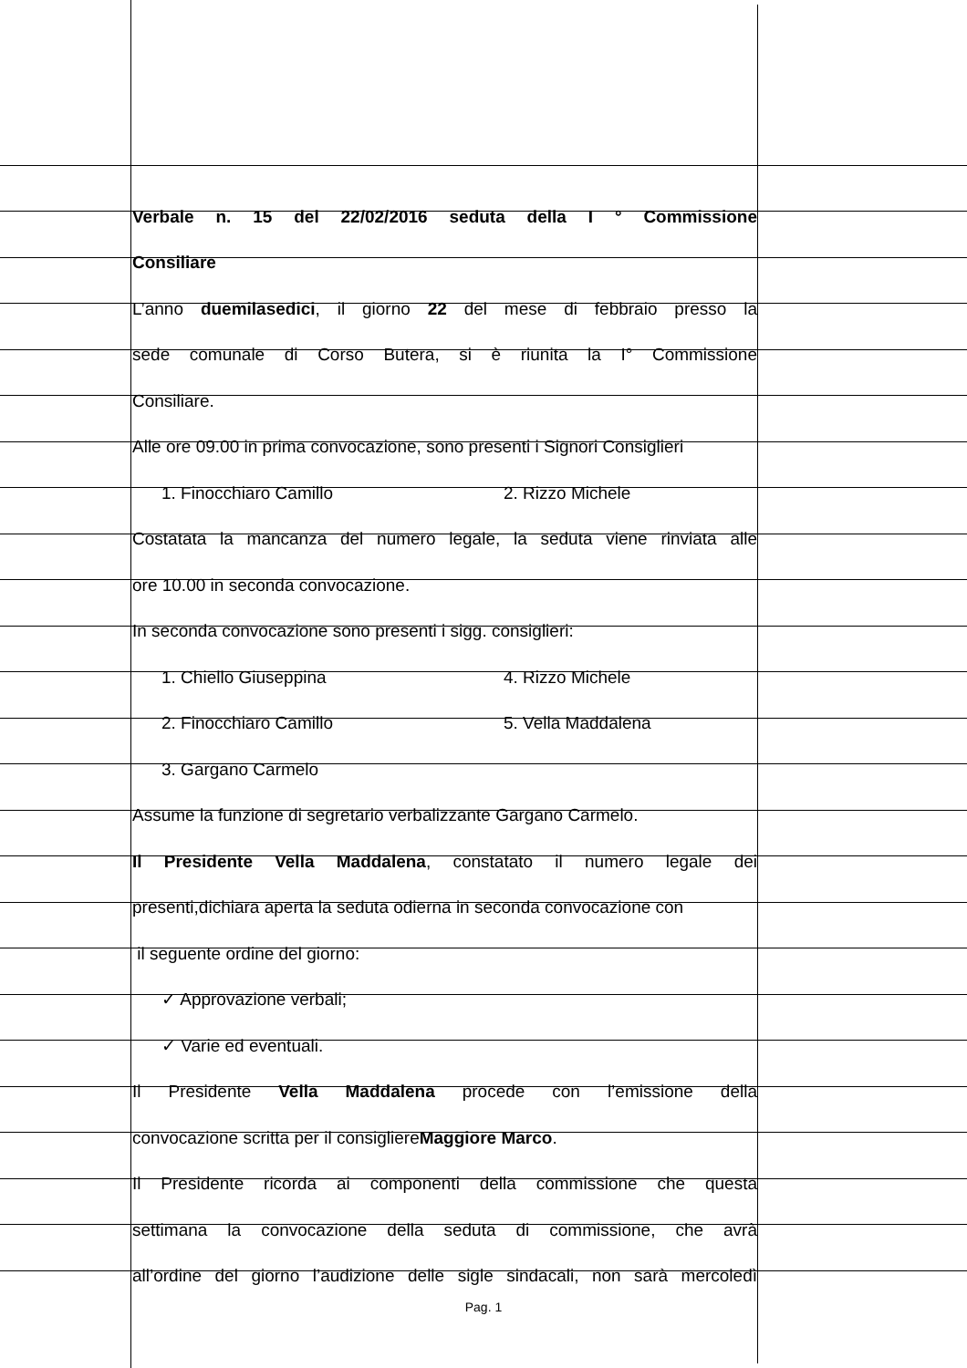Verbale n. 15 del 22/02/2016 seduta della I ° Commissione
Consiliare
L’anno duemilasedici, il giorno 22 del mese di febbraio presso la
sede comunale di Corso Butera, si è riunita la I° Commissione
Consiliare.
Alle ore 09.00 in prima convocazione, sono presenti i Signori Consiglieri
1. Finocchiaro Camillo 2. Rizzo Michele
Costatata la mancanza del numero legale, la seduta viene rinviata alle
ore 10.00 in seconda convocazione.
In seconda convocazione sono presenti i sigg. consiglieri:
1. Chiello Giuseppina 4. Rizzo Michele
2. Finocchiaro Camillo 5. Vella Maddalena
3. Gargano Carmelo
Assume la funzione di segretario verbalizzante Gargano Carmelo.
Il Presidente Vella Maddalena, constatato il numero legale dei
presenti,dichiara aperta la seduta odierna in seconda convocazione con
il seguente ordine del giorno:
✓ Approvazione verbali;
✓ Varie ed eventuali.
Il Presidente Vella Maddalena procede con l’emissione della
convocazione scritta per il consigliere Maggiore Marco.
Il Presidente ricorda ai componenti della commissione che questa
settimana la convocazione della seduta di commissione, che avrà
all’ordine del giorno l’audizione delle sigle sindacali, non sarà mercoledì
Pag. 1